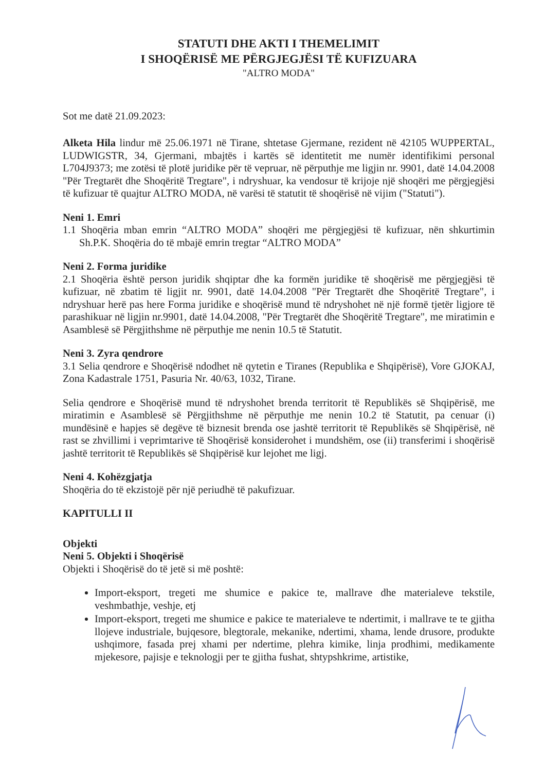STATUTI DHE AKTI I THEMELIMIT
I SHOQËRISË ME PËRGJEGJËSI TË KUFIZUARA
"ALTRO MODA"
Sot me datë 21.09.2023:
Alketa Hila lindur më 25.06.1971 në Tirane, shtetase Gjermane, rezident në 42105 WUPPERTAL, LUDWIGSTR, 34, Gjermani, mbajtës i kartës së identitetit me numër identifikimi personal L704J9373; me zotësi të plotë juridike për të vepruar, në përputhje me ligjin nr. 9901, datë 14.04.2008 "Për Tregtarët dhe Shoqëritë Tregtare", i ndryshuar, ka vendosur të krijoje një shoqëri me përgjegjësi të kufizuar të quajtur ALTRO MODA, në varësi të statutit të shoqërisë në vijim ("Statuti").
Neni 1. Emri
1.1 Shoqëria mban emrin “ALTRO MODA” shoqëri me përgjegjësi të kufizuar, nën shkurtimin Sh.P.K. Shoqëria do të mbajë emrin tregtar “ALTRO MODA”
Neni 2. Forma juridike
2.1 Shoqëria është person juridik shqiptar dhe ka formën juridike të shoqërisë me përgjegjësi të kufizuar, në zbatim të ligjit nr. 9901, datë 14.04.2008 "Për Tregtarët dhe Shoqëritë Tregtare", i ndryshuar herë pas here Forma juridike e shoqërisë mund të ndryshohet në një formë tjetër ligjore të parashikuar në ligjin nr.9901, datë 14.04.2008, "Për Tregtarët dhe Shoqëritë Tregtare", me miratimin e Asamblesë së Përgjithshme në përputhje me nenin 10.5 të Statutit.
Neni 3. Zyra qendrore
3.1 Selia qendrore e Shoqërisë ndodhet në qytetin e Tiranes (Republika e Shqipërisë), Vore GJOKAJ, Zona Kadastrale 1751, Pasuria Nr. 40/63, 1032, Tirane.
Selia qendrore e Shoqërisë mund të ndryshohet brenda territorit të Republikës së Shqipërisë, me miratimin e Asamblesë së Përgjithshme në përputhje me nenin 10.2 të Statutit, pa cenuar (i) mundësinë e hapjes së degëve të biznesit brenda ose jashtë territorit të Republikës së Shqipërisë, në rast se zhvillimi i veprimtarive të Shoqërisë konsiderohet i mundshëm, ose (ii) transferimi i shoqërisë jashtë territorit të Republikës së Shqipërisë kur lejohet me ligj.
Neni 4. Kohëzgjatja
Shoqëria do të ekzistojë për një periudhë të pakufizuar.
KAPITULLI II
Objekti
Neni 5. Objekti i Shoqërisë
Objekti i Shoqërisë do të jetë si më poshtë:
Import-eksport, tregeti me shumice e pakice te, mallrave dhe materialeve tekstile, veshmbathje, veshje, etj
Import-eksport, tregeti me shumice e pakice te materialeve te ndertimit, i mallrave te te gjitha llojeve industriale, bujqesore, blegtorale, mekanike, ndertimi, xhama, lende drusore, produkte ushqimore, fasada prej xhami per ndertime, plehra kimike, linja prodhimi, medikamente mjekesore, pajisje e teknologji per te gjitha fushat, shtypshkrime, artistike,